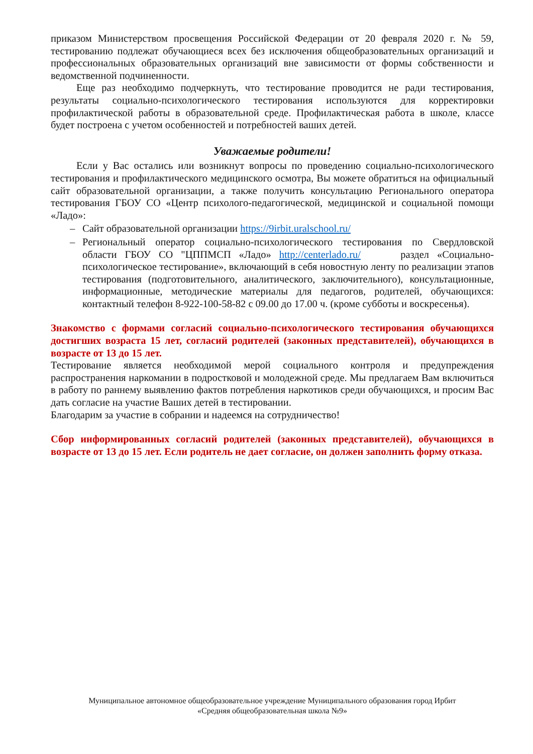приказом Министерством просвещения Российской Федерации от 20 февраля 2020 г. № 59, тестированию подлежат обучающиеся всех без исключения общеобразовательных организаций и профессиональных образовательных организаций вне зависимости от формы собственности и ведомственной подчиненности.
Еще раз необходимо подчеркнуть, что тестирование проводится не ради тестирования, результаты социально-психологического тестирования используются для корректировки профилактической работы в образовательной среде. Профилактическая работа в школе, классе будет построена с учетом особенностей и потребностей ваших детей.
Уважаемые родители!
Если у Вас остались или возникнут вопросы по проведению социально-психологического тестирования и профилактического медицинского осмотра, Вы можете обратиться на официальный сайт образовательной организации, а также получить консультацию Регионального оператора тестирования ГБОУ СО «Центр психолого-педагогической, медицинской и социальной помощи «Ладо»:
– Сайт образовательной организации https://9irbit.uralschool.ru/
– Региональный оператор социально-психологического тестирования по Свердловской области ГБОУ СО "ЦППМСП «Ладо» http://centerlado.ru/ раздел «Социально-психологическое тестирование», включающий в себя новостную ленту по реализации этапов тестирования (подготовительного, аналитического, заключительного), консультационные, информационные, методические материалы для педагогов, родителей, обучающихся: контактный телефон 8-922-100-58-82 с 09.00 до 17.00 ч. (кроме субботы и воскресенья).
Знакомство с формами согласий социально-психологического тестирования обучающихся достигших возраста 15 лет, согласий родителей (законных представителей), обучающихся в возрасте от 13 до 15 лет.
Тестирование является необходимой мерой социального контроля и предупреждения распространения наркомании в подростковой и молодежной среде. Мы предлагаем Вам включиться в работу по раннему выявлению фактов потребления наркотиков среди обучающихся, и просим Вас дать согласие на участие Ваших детей в тестировании.
Благодарим за участие в собрании и надеемся на сотрудничество!
Сбор информированных согласий родителей (законных представителей), обучающихся в возрасте от 13 до 15 лет. Если родитель не дает согласие, он должен заполнить форму отказа.
Муниципальное автономное общеобразовательное учреждение Муниципального образования город Ирбит
«Средняя общеобразовательная школа №9»